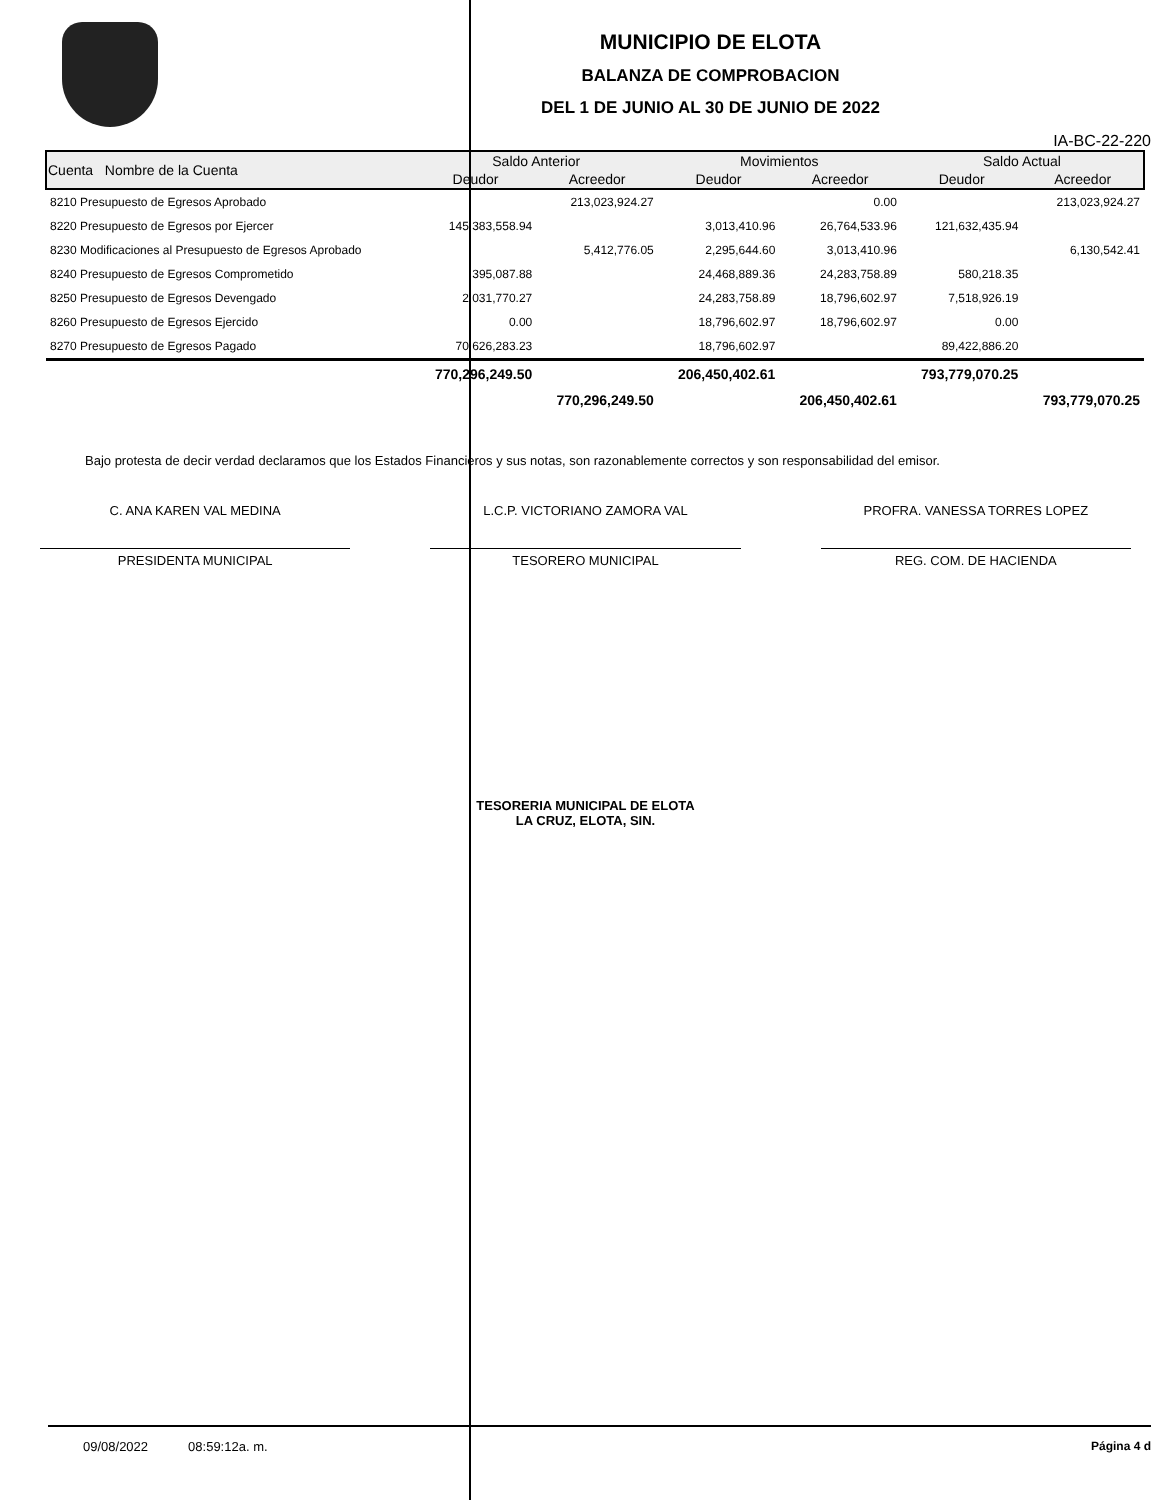MUNICIPIO DE ELOTA
BALANZA DE COMPROBACION
DEL 1 DE JUNIO AL 30 DE JUNIO DE 2022
IA-BC-22-220
| Cuenta Nombre de la Cuenta | Saldo Anterior | | Movimientos | | Saldo Actual | |
| --- | --- | --- | --- | --- | --- | --- |
| | Deudor | Acreedor | Deudor | Acreedor | Deudor | Acreedor |
| 8210 Presupuesto de Egresos Aprobado | | 213,023,924.27 | | 0.00 | | 213,023,924.27 |
| 8220 Presupuesto de Egresos por Ejercer | 145,383,558.94 | | 3,013,410.96 | 26,764,533.96 | 121,632,435.94 | |
| 8230 Modificaciones al Presupuesto de Egresos Aprobado | | 5,412,776.05 | 2,295,644.60 | 3,013,410.96 | | 6,130,542.41 |
| 8240 Presupuesto de Egresos Comprometido | 395,087.88 | | 24,468,889.36 | 24,283,758.89 | 580,218.35 | |
| 8250 Presupuesto de Egresos Devengado | 2,031,770.27 | | 24,283,758.89 | 18,796,602.97 | 7,518,926.19 | |
| 8260 Presupuesto de Egresos Ejercido | 0.00 | | 18,796,602.97 | 18,796,602.97 | 0.00 | |
| 8270 Presupuesto de Egresos Pagado | 70,626,283.23 | | 18,796,602.97 | | 89,422,886.20 | |
| | 770,296,249.50 | | 206,450,402.61 | | 793,779,070.25 | |
| | | 770,296,249.50 | | 206,450,402.61 | | 793,779,070.25 |
Bajo protesta de decir verdad declaramos que los Estados Financieros y sus notas, son razonablemente correctos y son responsabilidad del emisor.
C. ANA KAREN VAL MEDINA
PRESIDENTA MUNICIPAL
L.C.P. VICTORIANO ZAMORA VAL
TESORERO MUNICIPAL
PROFRA. VANESSA TORRES LOPEZ
REG. COM. DE HACIENDA
TESORERIA MUNICIPAL DE ELOTA
LA CRUZ, ELOTA, SIN.
09/08/2022 08:59:12a. m. Página 4 d